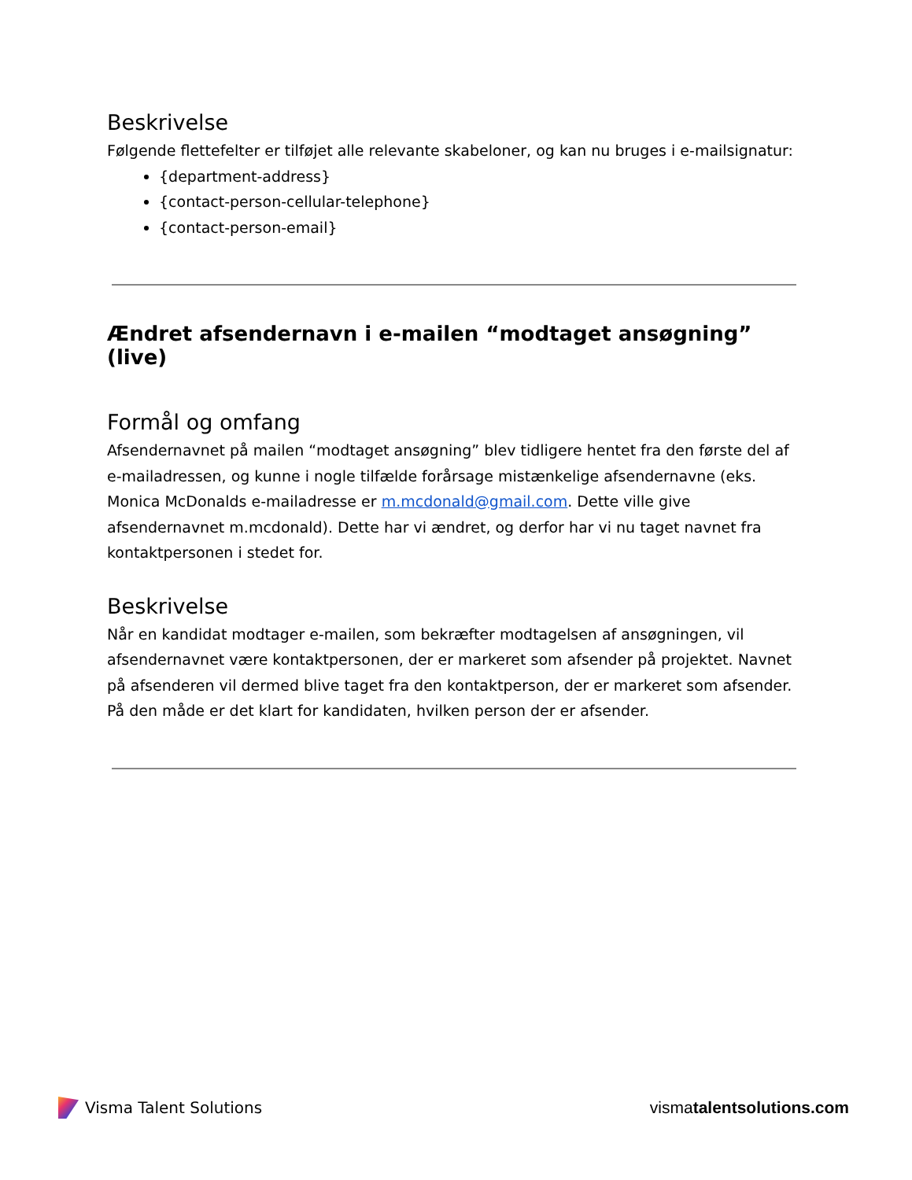Beskrivelse
Følgende flettefelter er tilføjet alle relevante skabeloner, og kan nu bruges i e-mailsignatur:
{department-address}
{contact-person-cellular-telephone}
{contact-person-email}
Ændret afsendernavn i e-mailen “modtaget ansøgning” (live)
Formål og omfang
Afsendernavnet på mailen “modtaget ansøgning” blev tidligere hentet fra den første del af e-mailadressen, og kunne i nogle tilfælde forårsage mistænkelige afsendernavne (eks. Monica McDonalds e-mailadresse er m.mcdonald@gmail.com. Dette ville give afsendernavnet m.mcdonald). Dette har vi ændret, og derfor har vi nu taget navnet fra kontaktpersonen i stedet for.
Beskrivelse
Når en kandidat modtager e-mailen, som bekræfter modtagelsen af ansøgningen, vil afsendernavnet være kontaktpersonen, der er markeret som afsender på projektet. Navnet på afsenderen vil dermed blive taget fra den kontaktperson, der er markeret som afsender. På den måde er det klart for kandidaten, hvilken person der er afsender.
Visma Talent Solutions vismatalentsolutions.com